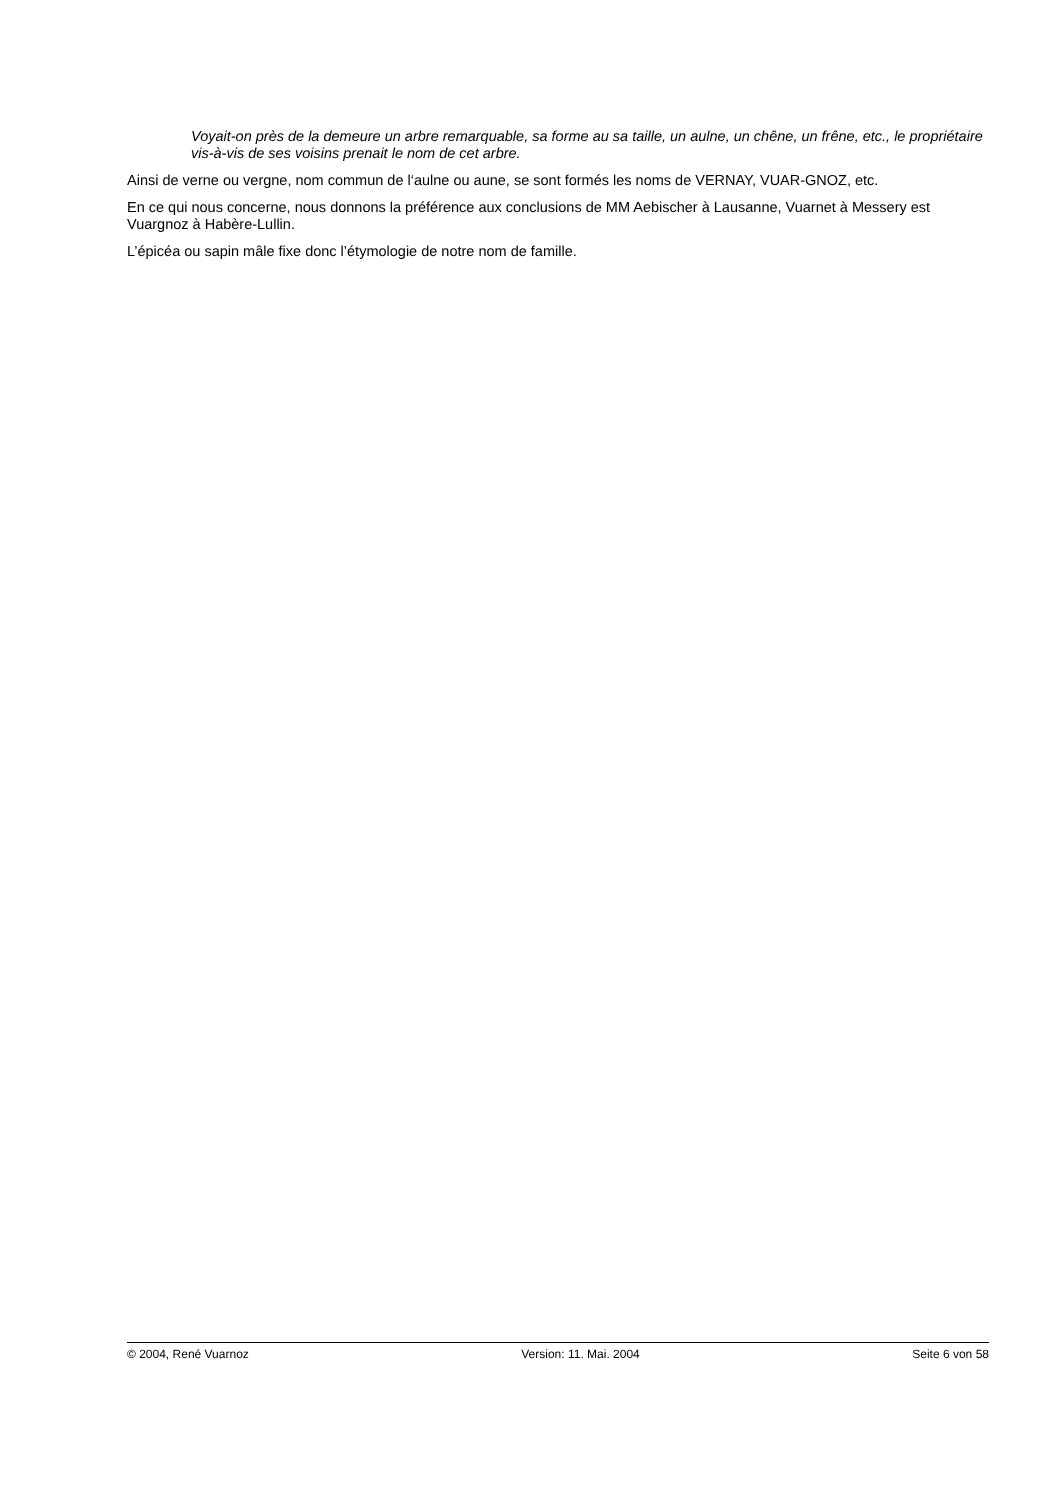Voyait-on près de la demeure un arbre remarquable, sa forme au sa taille, un aulne, un chêne, un frêne, etc., le propriétaire vis-à-vis de ses voisins prenait le nom de cet arbre.
Ainsi de verne ou vergne, nom commun de l‘aulne ou aune, se sont formés les noms de VERNAY, VUAR-GNOZ, etc.
En ce qui nous concerne, nous donnons la préférence aux conclusions de MM Aebischer à Lausanne, Vuarnet à Messery est Vuargnoz à Habère-Lullin.
L’épicéa ou sapin mâle fixe donc l’étymologie de notre nom de famille.
© 2004, René Vuarnoz Version: 11. Mai. 2004 Seite 6 von 58